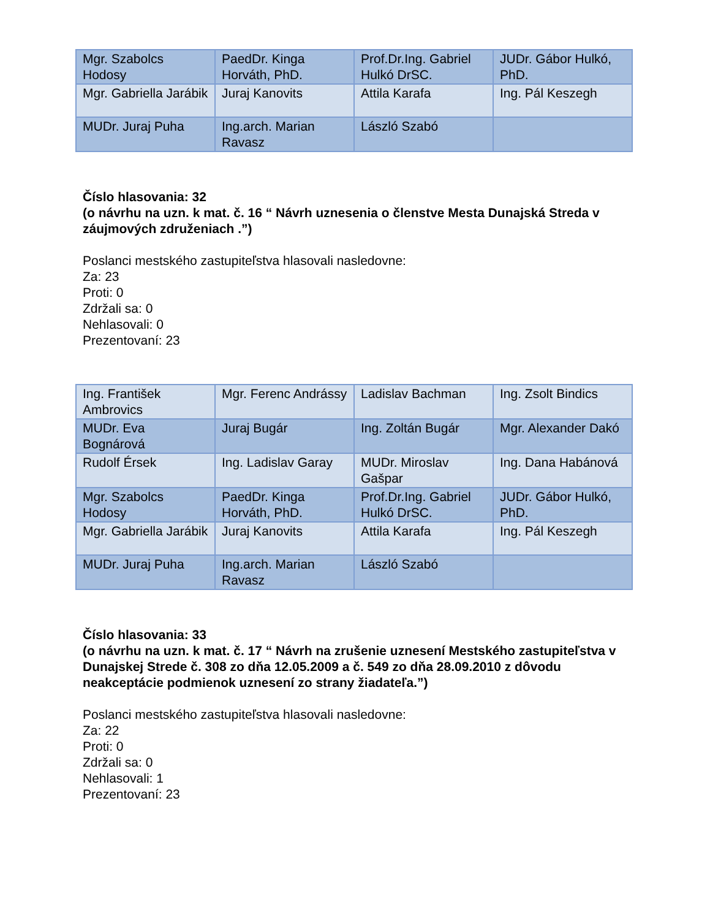| Mgr. Szabolcs Hodosy | PaedDr. Kinga Horváth, PhD. | Prof.Dr.Ing. Gabriel Hulkó DrSC. | JUDr. Gábor Hulkó, PhD. |
| Mgr. Gabriella Jarábik | Juraj Kanovits | Attila Karafa | Ing. Pál Keszegh |
| MUDr. Juraj Puha | Ing.arch. Marian Ravasz | László Szabó | |
Číslo hlasovania: 32
(o návrhu na uzn. k mat. č. 16 “ Návrh uznesenia o členstve Mesta Dunajská Streda v záujmových združeniach .”)
Poslanci mestského zastupiteľstva hlasovali nasledovne:
Za: 23
Proti: 0
Zdržali sa: 0
Nehlasovali: 0
Prezentovaní: 23
| Ing. František Ambrovics | Mgr. Ferenc Andrássy | Ladislav Bachman | Ing. Zsolt Bindics |
| MUDr. Eva Bognárová | Juraj Bugár | Ing. Zoltán Bugár | Mgr. Alexander Dakó |
| Rudolf Érsek | Ing. Ladislav Garay | MUDr. Miroslav Gašpar | Ing. Dana Habánová |
| Mgr. Szabolcs Hodosy | PaedDr. Kinga Horváth, PhD. | Prof.Dr.Ing. Gabriel Hulkó DrSC. | JUDr. Gábor Hulkó, PhD. |
| Mgr. Gabriella Jarábik | Juraj Kanovits | Attila Karafa | Ing. Pál Keszegh |
| MUDr. Juraj Puha | Ing.arch. Marian Ravasz | László Szabó | |
Číslo hlasovania: 33
(o návrhu na uzn. k mat. č. 17 “ Návrh na zrušenie uznesení Mestského zastupiteľstva v Dunajskej Strede č. 308 zo dňa 12.05.2009 a č. 549 zo dňa 28.09.2010 z dôvodu neakceptácie podmienok uznesení zo strany žiadateľa.”)
Poslanci mestského zastupiteľstva hlasovali nasledovne:
Za: 22
Proti: 0
Zdržali sa: 0
Nehlasovali: 1
Prezentovaní: 23